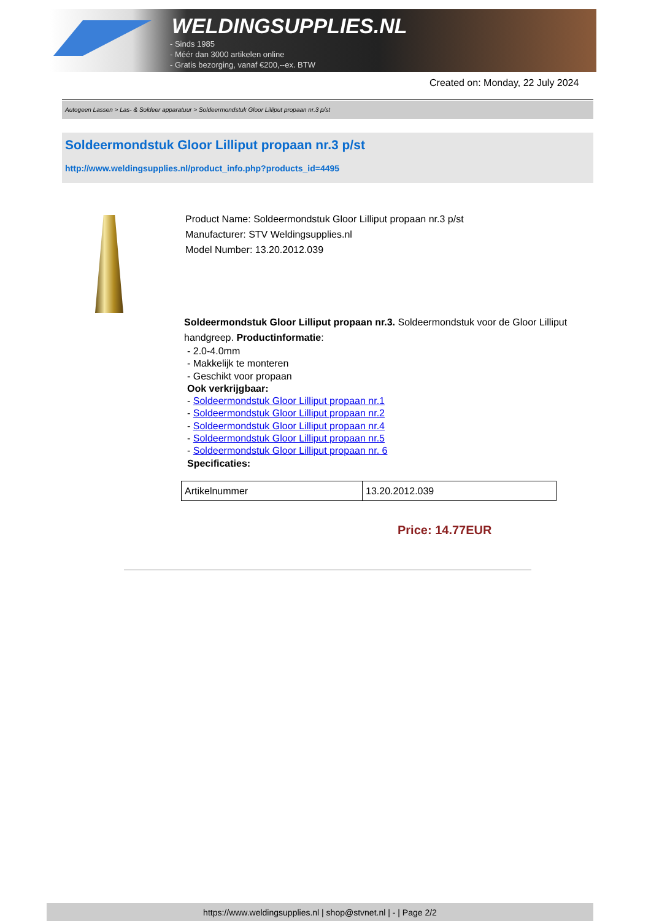WELDINGSUPPLIES.NL
- Sinds 1985
- Méér dan 3000 artikelen online
- Gratis bezorging, vanaf €200,--ex. BTW
Created on: Monday, 22 July 2024
Autogeen Lassen > Las- & Soldeer apparatuur > Soldeermondstuk Gloor Lilliput propaan nr.3 p/st
Soldeermondstuk Gloor Lilliput propaan nr.3 p/st
http://www.weldingsupplies.nl/product_info.php?products_id=4495
Product Name: Soldeermondstuk Gloor Lilliput propaan nr.3 p/st
Manufacturer: STV Weldingsupplies.nl
Model Number: 13.20.2012.039
Soldeermondstuk Gloor Lilliput propaan nr.3. Soldeermondstuk voor de Gloor Lilliput handgreep. Productinformatie:
- 2.0-4.0mm
- Makkelijk te monteren
- Geschikt voor propaan
Ook verkrijgbaar:
- Soldeermondstuk Gloor Lilliput propaan nr.1
- Soldeermondstuk Gloor Lilliput propaan nr.2
- Soldeermondstuk Gloor Lilliput propaan nr.4
- Soldeermondstuk Gloor Lilliput propaan nr.5
- Soldeermondstuk Gloor Lilliput propaan nr. 6
Specificaties:
| Artikelnummer | 13.20.2012.039 |
Price: 14.77EUR
https://www.weldingsupplies.nl | shop@stvnet.nl | - | Page 2/2